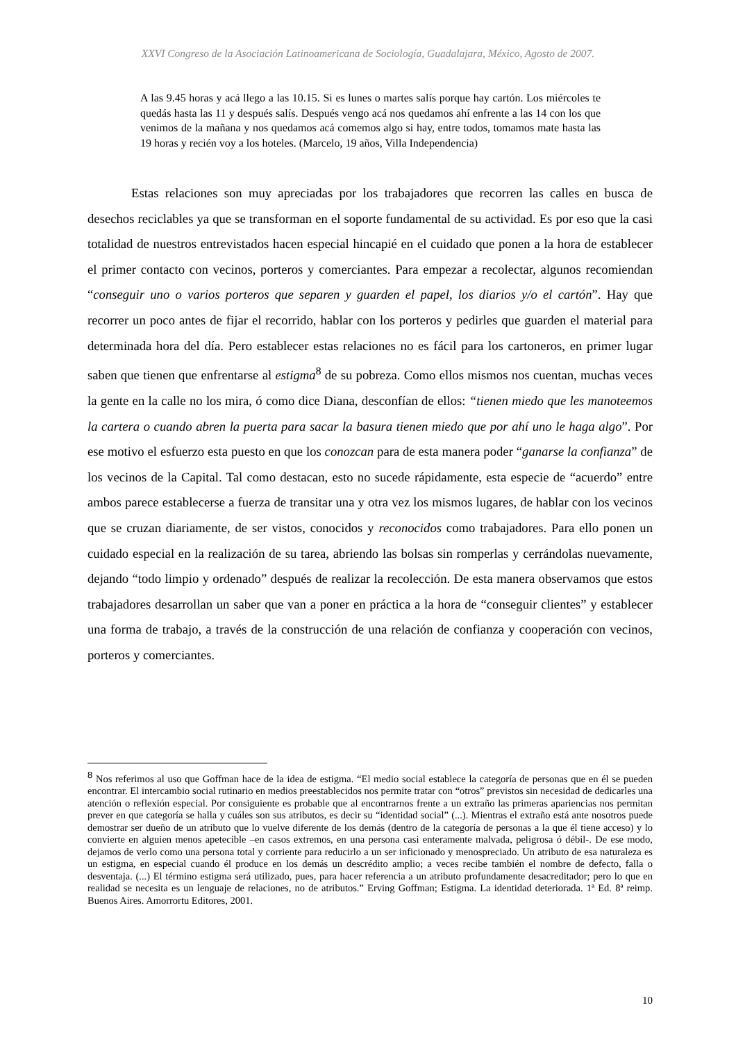XXVI Congreso de la Asociación Latinoamericana de Sociología, Guadalajara, México, Agosto de 2007.
A las 9.45 horas y acá llego a las 10.15. Si es lunes o martes salís porque hay cartón. Los miércoles te quedás hasta las 11 y después salís. Después vengo acá nos quedamos ahí enfrente a las 14 con los que venimos de la mañana y nos quedamos acá comemos algo si hay, entre todos, tomamos mate hasta las 19 horas y recién voy a los hoteles. (Marcelo, 19 años, Villa Independencia)
Estas relaciones son muy apreciadas por los trabajadores que recorren las calles en busca de desechos reciclables ya que se transforman en el soporte fundamental de su actividad. Es por eso que la casi totalidad de nuestros entrevistados hacen especial hincapié en el cuidado que ponen a la hora de establecer el primer contacto con vecinos, porteros y comerciantes. Para empezar a recolectar, algunos recomiendan “conseguir uno o varios porteros que separen y guarden el papel, los diarios y/o el cartón”. Hay que recorrer un poco antes de fijar el recorrido, hablar con los porteros y pedirles que guarden el material para determinada hora del día. Pero establecer estas relaciones no es fácil para los cartoneros, en primer lugar saben que tienen que enfrentarse al estigma<sup>8</sup> de su pobreza. Como ellos mismos nos cuentan, muchas veces la gente en la calle no los mira, ó como dice Diana, desconfían de ellos: “tienen miedo que les manoteemos la cartera o cuando abren la puerta para sacar la basura tienen miedo que por ahí uno le haga algo”. Por ese motivo el esfuerzo esta puesto en que los conozcan para de esta manera poder “ganarse la confianza” de los vecinos de la Capital. Tal como destacan, esto no sucede rápidamente, esta especie de “acuerdo” entre ambos parece establecerse a fuerza de transitar una y otra vez los mismos lugares, de hablar con los vecinos que se cruzan diariamente, de ser vistos, conocidos y reconocidos como trabajadores. Para ello ponen un cuidado especial en la realización de su tarea, abriendo las bolsas sin romperlas y cerrándolas nuevamente, dejando “todo limpio y ordenado” después de realizar la recolección. De esta manera observamos que estos trabajadores desarrollan un saber que van a poner en práctica a la hora de “conseguir clientes” y establecer una forma de trabajo, a través de la construcción de una relación de confianza y cooperación con vecinos, porteros y comerciantes.
<sup>8</sup> Nos referimos al uso que Goffman hace de la idea de estigma. “El medio social establece la categoría de personas que en él se pueden encontrar. El intercambio social rutinario en medios preestablecidos nos permite tratar con “otros” previstos sin necesidad de dedicarles una atención o reflexión especial. Por consiguiente es probable que al encontrarnos frente a un extraño las primeras apariencias nos permitan prever en que categoría se halla y cuáles son sus atributos, es decir su “identidad social” (...). Mientras el extraño está ante nosotros puede demostrar ser dueño de un atributo que lo vuelve diferente de los demás (dentro de la categoría de personas a la que él tiene acceso) y lo convierte en alguien menos apetecible –en casos extremos, en una persona casi enteramente malvada, peligrosa ó débil-. De ese modo, dejamos de verlo como una persona total y corriente para reducirlo a un ser inficionado y menospreciado. Un atributo de esa naturaleza es un estigma, en especial cuando él produce en los demás un descrédito amplio; a veces recibe también el nombre de defecto, falla o desventaja. (...) El término estigma será utilizado, pues, para hacer referencia a un atributo profundamente desacreditador; pero lo que en realidad se necesita es un lenguaje de relaciones, no de atributos.” Erving Goffman; Estigma. La identidad deteriorada. 1ª Ed. 8ª reimp. Buenos Aires. Amorrortu Editores, 2001.
10